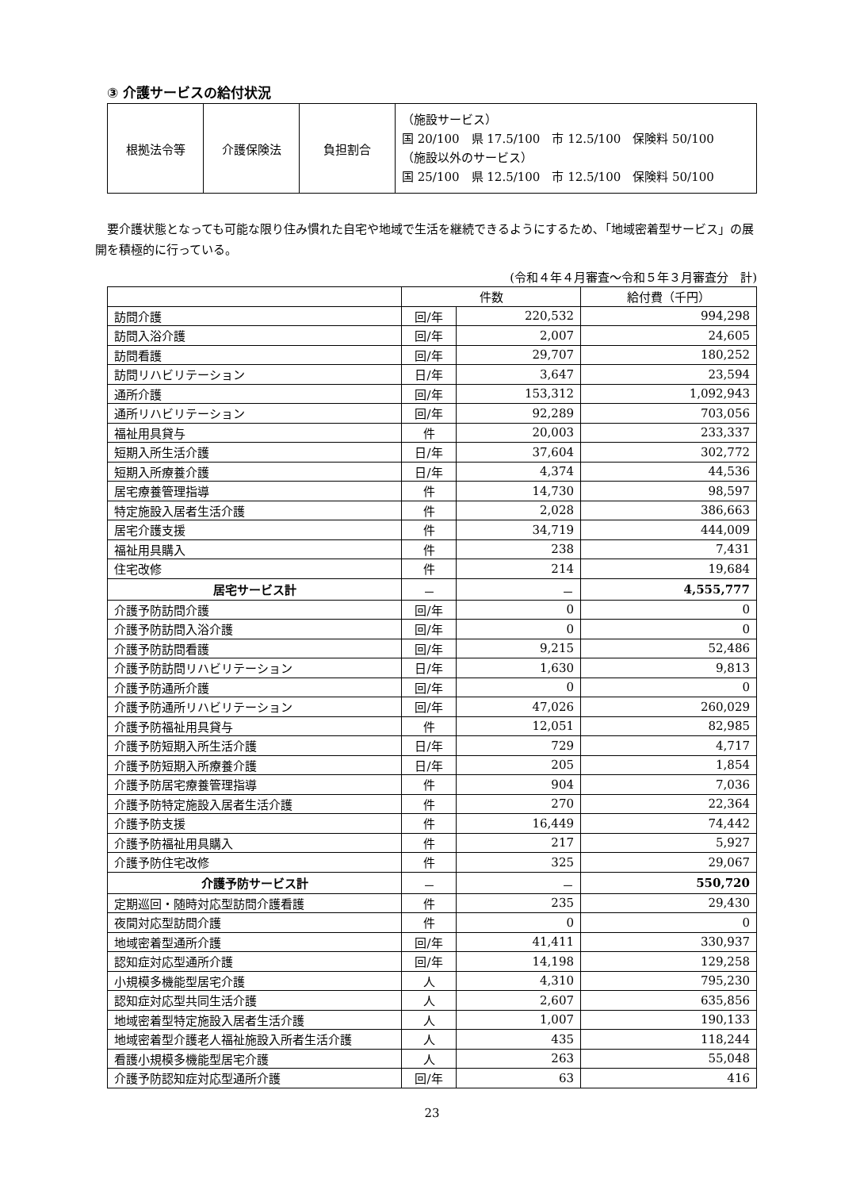③ 介護サービスの給付状況
| 根拠法令等 | 介護保険法 | 負担割合 | （施設サービス） 国 20/100 県 17.5/100 市 12.5/100 保険料 50/100 （施設以外のサービス） 国 25/100 県 12.5/100 市 12.5/100 保険料 50/100 |
要介護状態となっても可能な限り住み慣れた自宅や地域で生活を継続できるようにするため､「地域密着型サービス」の展開を積極的に行っている。
(令和４年４月審査～令和５年３月審査分　計)
| | 件数 | | 給付費（千円） |
| --- | --- | --- | --- |
| 訪問介護 | 回/年 | 220,532 | 994,298 |
| 訪問入浴介護 | 回/年 | 2,007 | 24,605 |
| 訪問看護 | 回/年 | 29,707 | 180,252 |
| 訪問リハビリテーション | 日/年 | 3,647 | 23,594 |
| 通所介護 | 回/年 | 153,312 | 1,092,943 |
| 通所リハビリテーション | 回/年 | 92,289 | 703,056 |
| 福祉用具貸与 | 件 | 20,003 | 233,337 |
| 短期入所生活介護 | 日/年 | 37,604 | 302,772 |
| 短期入所療養介護 | 日/年 | 4,374 | 44,536 |
| 居宅療養管理指導 | 件 | 14,730 | 98,597 |
| 特定施設入居者生活介護 | 件 | 2,028 | 386,663 |
| 居宅介護支援 | 件 | 34,719 | 444,009 |
| 福祉用具購入 | 件 | 238 | 7,431 |
| 住宅改修 | 件 | 214 | 19,684 |
| 居宅サービス計 | － | － | 4,555,777 |
| 介護予防訪問介護 | 回/年 | 0 | 0 |
| 介護予防訪問入浴介護 | 回/年 | 0 | 0 |
| 介護予防訪問看護 | 回/年 | 9,215 | 52,486 |
| 介護予防訪問リハビリテーション | 日/年 | 1,630 | 9,813 |
| 介護予防通所介護 | 回/年 | 0 | 0 |
| 介護予防通所リハビリテーション | 回/年 | 47,026 | 260,029 |
| 介護予防福祉用具貸与 | 件 | 12,051 | 82,985 |
| 介護予防短期入所生活介護 | 日/年 | 729 | 4,717 |
| 介護予防短期入所療養介護 | 日/年 | 205 | 1,854 |
| 介護予防居宅療養管理指導 | 件 | 904 | 7,036 |
| 介護予防特定施設入居者生活介護 | 件 | 270 | 22,364 |
| 介護予防支援 | 件 | 16,449 | 74,442 |
| 介護予防福祉用具購入 | 件 | 217 | 5,927 |
| 介護予防住宅改修 | 件 | 325 | 29,067 |
| 介護予防サービス計 | － | － | 550,720 |
| 定期巡回・随時対応型訪問介護看護 | 件 | 235 | 29,430 |
| 夜間対応型訪問介護 | 件 | 0 | 0 |
| 地域密着型通所介護 | 回/年 | 41,411 | 330,937 |
| 認知症対応型通所介護 | 回/年 | 14,198 | 129,258 |
| 小規模多機能型居宅介護 | 人 | 4,310 | 795,230 |
| 認知症対応型共同生活介護 | 人 | 2,607 | 635,856 |
| 地域密着型特定施設入居者生活介護 | 人 | 1,007 | 190,133 |
| 地域密着型介護老人福祉施設入所者生活介護 | 人 | 435 | 118,244 |
| 看護小規模多機能型居宅介護 | 人 | 263 | 55,048 |
| 介護予防認知症対応型通所介護 | 回/年 | 63 | 416 |
23